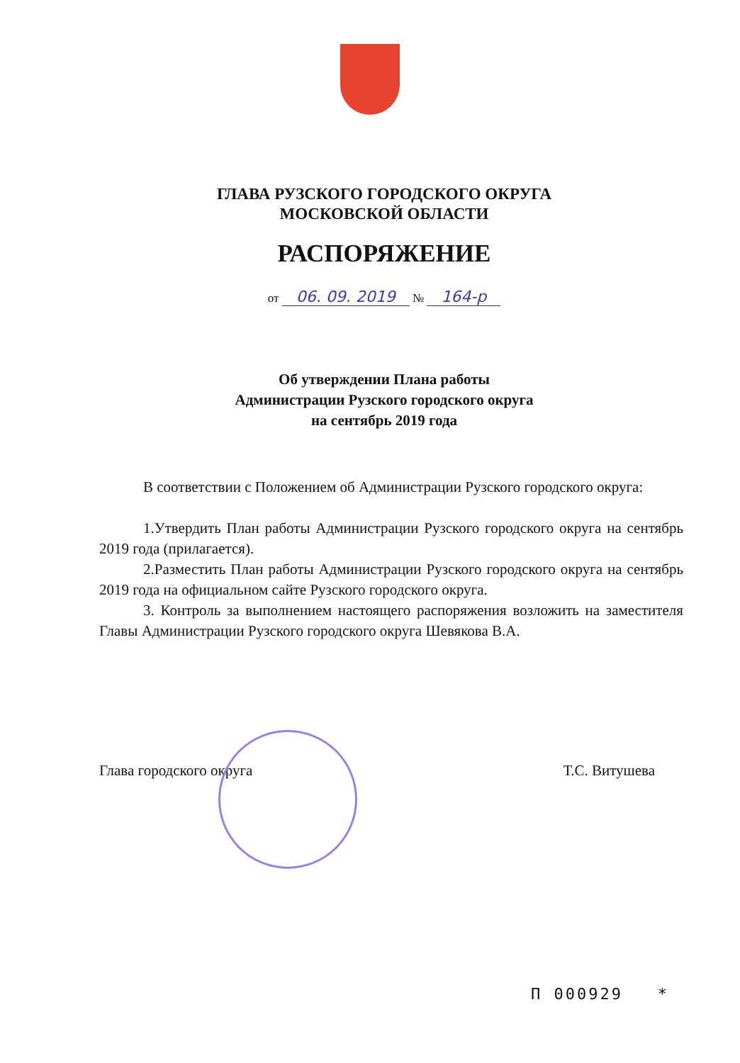ГЛАВА РУЗСКОГО ГОРОДСКОГО ОКРУГА
МОСКОВСКОЙ ОБЛАСТИ
РАСПОРЯЖЕНИЕ
от 06. 09. 2019 № 164-р
Об утверждении Плана работы
Администрации Рузского городского округа
на сентябрь 2019 года
В соответствии с Положением об Администрации Рузского городского округа:
1.Утвердить План работы Администрации Рузского городского округа на сентябрь 2019 года (прилагается).
2.Разместить План работы Администрации Рузского городского округа на сентябрь 2019 года на официальном сайте Рузского городского округа.
3. Контроль за выполнением настоящего распоряжения возложить на заместителя Главы Администрации Рузского городского округа Шевякова В.А.
Глава городского округа Т.С. Витушева
П 000929 *